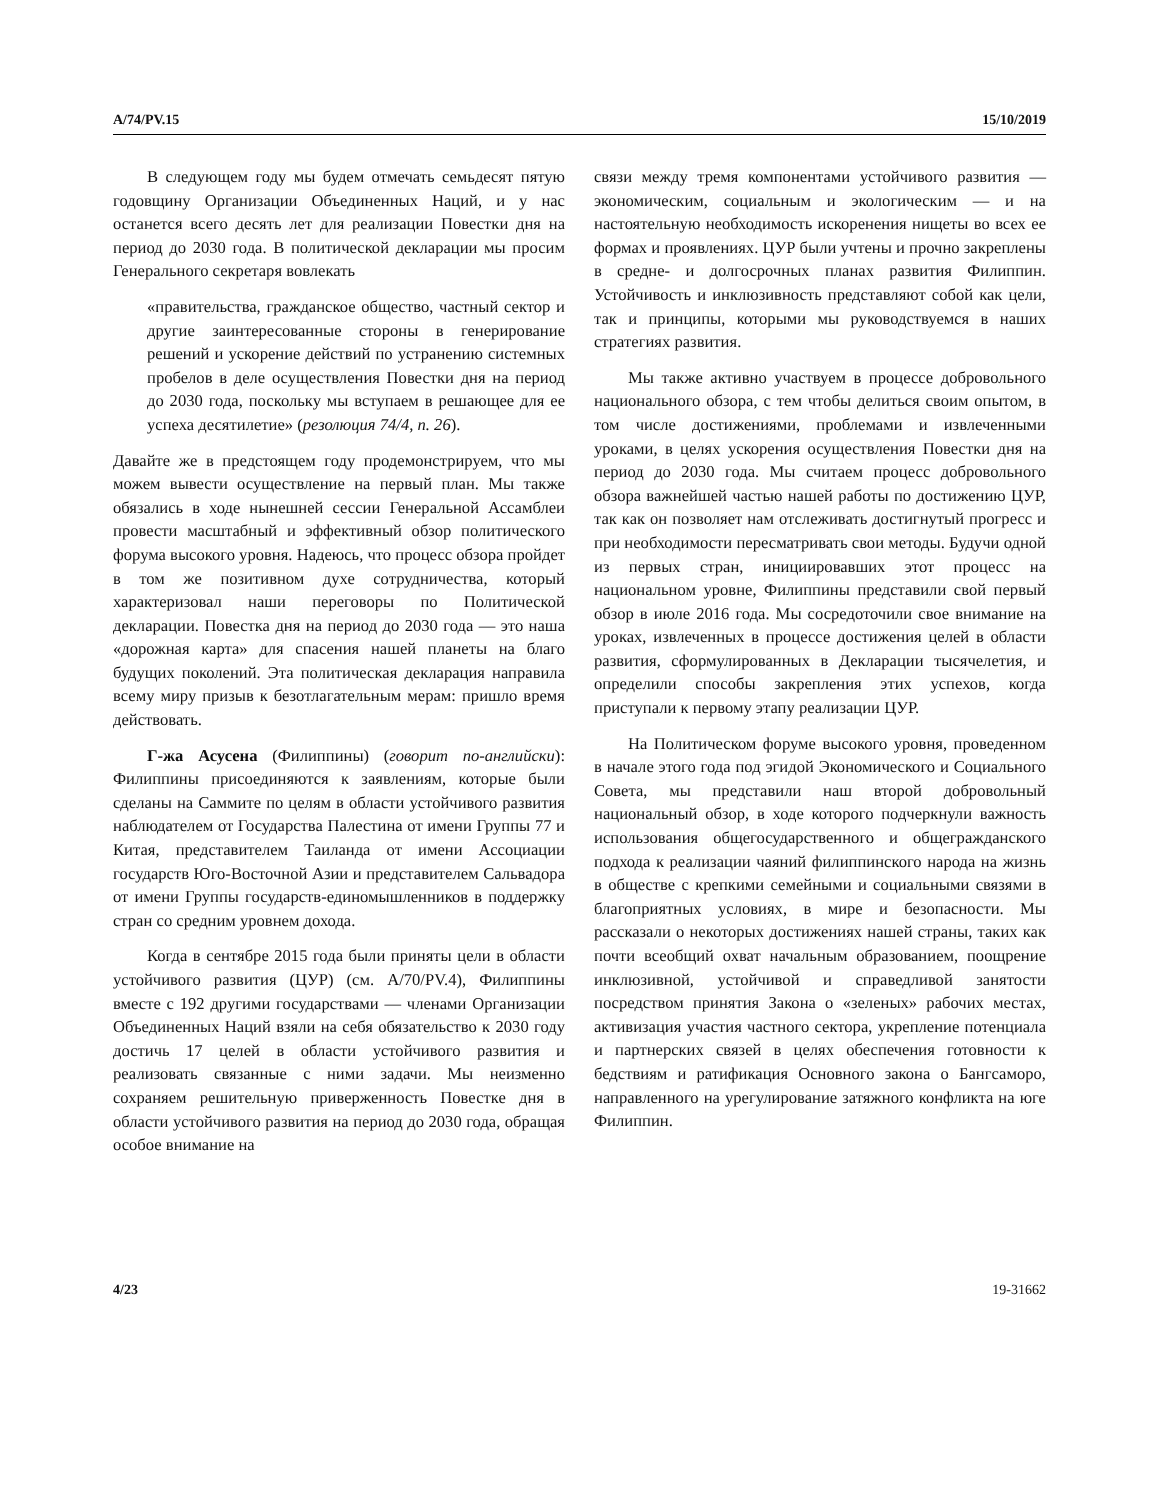A/74/PV.15 15/10/2019
В следующем году мы будем отмечать семьдесят пятую годовщину Организации Объединенных Наций, и у нас останется всего десять лет для реализации Повестки дня на период до 2030 года. В политической декларации мы просим Генерального секретаря вовлекать
«правительства, гражданское общество, частный сектор и другие заинтересованные стороны в генерирование решений и ускорение действий по устранению системных пробелов в деле осуществления Повестки дня на период до 2030 года, поскольку мы вступаем в решающее для ее успеха десятилетие» (резолюция 74/4, п. 26).
Давайте же в предстоящем году продемонстрируем, что мы можем вывести осуществление на первый план. Мы также обязались в ходе нынешней сессии Генеральной Ассамблеи провести масштабный и эффективный обзор политического форума высокого уровня. Надеюсь, что процесс обзора пройдет в том же позитивном духе сотрудничества, который характеризовал наши переговоры по Политической декларации. Повестка дня на период до 2030 года — это наша «дорожная карта» для спасения нашей планеты на благо будущих поколений. Эта политическая декларация направила всему миру призыв к безотлагательным мерам: пришло время действовать.
Г-жа Асусена (Филиппины) (говорит по-английски): Филиппины присоединяются к заявлениям, которые были сделаны на Саммите по целям в области устойчивого развития наблюдателем от Государства Палестина от имени Группы 77 и Китая, представителем Таиланда от имени Ассоциации государств Юго-Восточной Азии и представителем Сальвадора от имени Группы государств-единомышленников в поддержку стран со средним уровнем дохода.
Когда в сентябре 2015 года были приняты цели в области устойчивого развития (ЦУР) (см. A/70/PV.4), Филиппины вместе с 192 другими государствами — членами Организации Объединенных Наций взяли на себя обязательство к 2030 году достичь 17 целей в области устойчивого развития и реализовать связанные с ними задачи. Мы неизменно сохраняем решительную приверженность Повестке дня в области устойчивого развития на период до 2030 года, обращая особое внимание на
связи между тремя компонентами устойчивого развития — экономическим, социальным и экологическим — и на настоятельную необходимость искоренения нищеты во всех ее формах и проявлениях. ЦУР были учтены и прочно закреплены в средне- и долгосрочных планах развития Филиппин. Устойчивость и инклюзивность представляют собой как цели, так и принципы, которыми мы руководствуемся в наших стратегиях развития.
Мы также активно участвуем в процессе добровольного национального обзора, с тем чтобы делиться своим опытом, в том числе достижениями, проблемами и извлеченными уроками, в целях ускорения осуществления Повестки дня на период до 2030 года. Мы считаем процесс добровольного обзора важнейшей частью нашей работы по достижению ЦУР, так как он позволяет нам отслеживать достигнутый прогресс и при необходимости пересматривать свои методы. Будучи одной из первых стран, инициировавших этот процесс на национальном уровне, Филиппины представили свой первый обзор в июле 2016 года. Мы сосредоточили свое внимание на уроках, извлеченных в процессе достижения целей в области развития, сформулированных в Декларации тысячелетия, и определили способы закрепления этих успехов, когда приступали к первому этапу реализации ЦУР.
На Политическом форуме высокого уровня, проведенном в начале этого года под эгидой Экономического и Социального Совета, мы представили наш второй добровольный национальный обзор, в ходе которого подчеркнули важность использования общегосударственного и общегражданского подхода к реализации чаяний филиппинского народа на жизнь в обществе с крепкими семейными и социальными связями в благоприятных условиях, в мире и безопасности. Мы рассказали о некоторых достижениях нашей страны, таких как почти всеобщий охват начальным образованием, поощрение инклюзивной, устойчивой и справедливой занятости посредством принятия Закона о «зеленых» рабочих местах, активизация участия частного сектора, укрепление потенциала и партнерских связей в целях обеспечения готовности к бедствиям и ратификация Основного закона о Бангсаморо, направленного на урегулирование затяжного конфликта на юге Филиппин.
4/23 19-31662